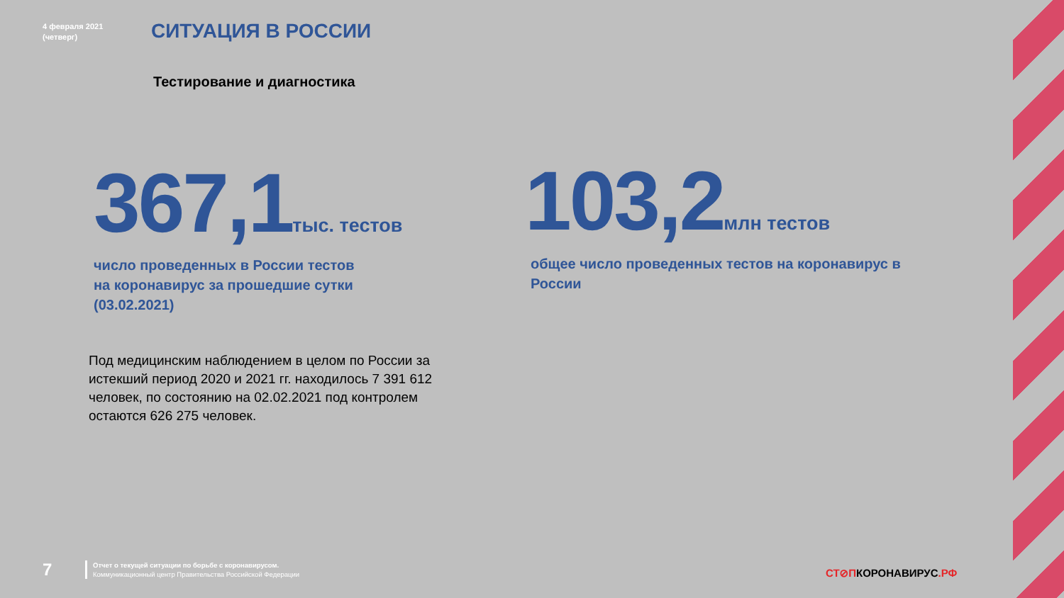4 февраля 2021
(четверг)
СИТУАЦИЯ В РОССИИ
Тестирование и диагностика
367,1 тыс. тестов 103,2 млн тестов
число проведенных в России тестов
на коронавирус за прошедшие сутки
(03.02.2021)
общее число проведенных тестов на коронавирус в России
Под медицинским наблюдением в целом по России за истекший период 2020 и 2021 гг. находилось 7 391 612 человек, по состоянию на 02.02.2021 под контролем остаются 626 275 человек.
7
Отчет о текущей ситуации по борьбе с коронавирусом.
Коммуникационный центр Правительства Российской Федерации
СТ⊘ПКОРОНАВИРУС.РФ